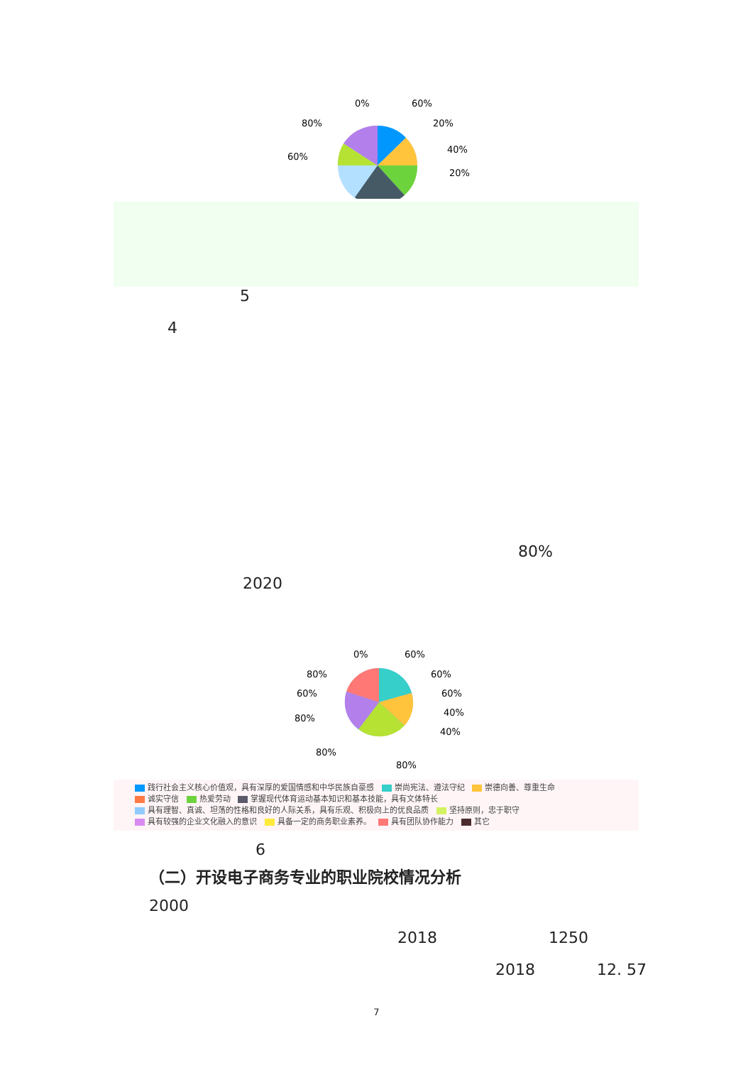0%
60%
20%
40%
20%
80%
60%
5
4
80%
2020
0%
60%
60%
60%
40%
40%
80%
60%
80%
80%
80%
践行社会主义核心价值观，具有深厚的爱国情感和中华民族自豪感 崇尚宪法、遵法守纪 崇德向善、尊重生命
诚实守信 热爱劳动 掌握现代体育运动基本知识和基本技能，具有文体特长
具有理智、真诚、坦荡的性格和良好的人际关系，具有乐观、积极向上的优良品质 坚持原则，忠于职守
具有较强的企业文化融入的意识 具备一定的商务职业素养。 具有团队协作能力 其它
6
（二）开设电子商务专业的职业院校情况分析
2000
2018 1250
2018 12. 57
7